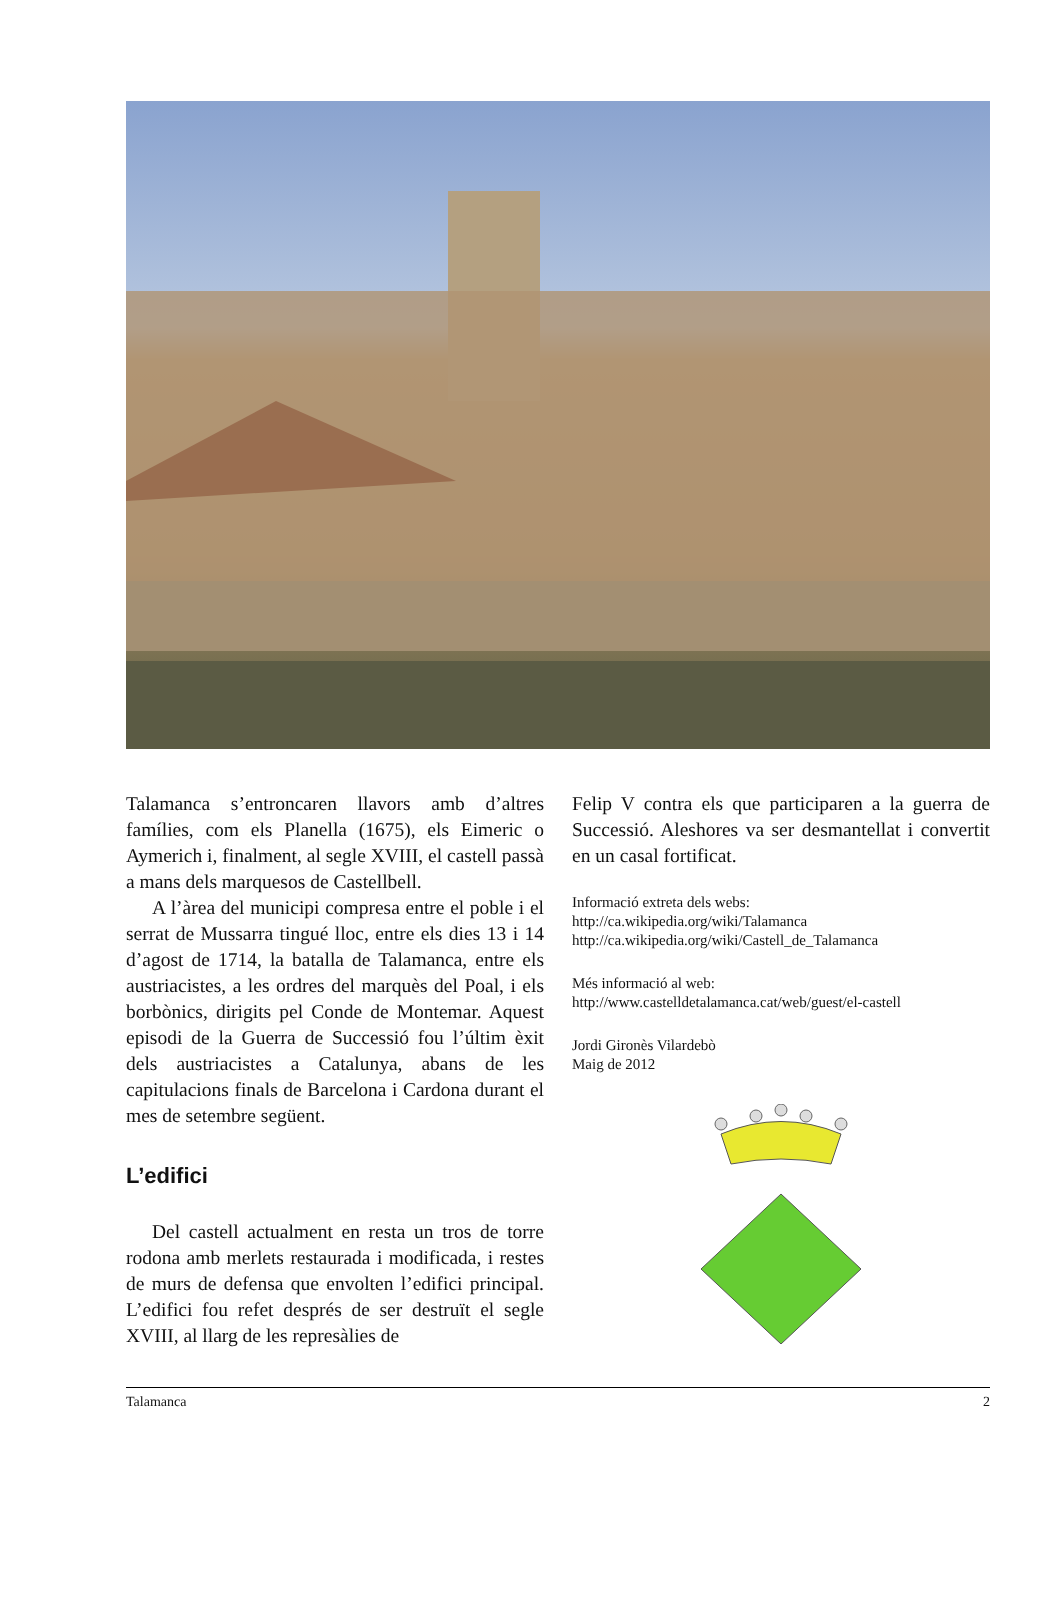Talamanca s’entroncaren llavors amb d’altres famílies, com els Planella (1675), els Eimeric o Aymerich i, finalment, al segle XVIII, el castell passà a mans dels marquesos de Castellbell.
A l’àrea del municipi compresa entre el poble i el serrat de Mussarra tingué lloc, entre els dies 13 i 14 d’agost de 1714, la batalla de Talamanca, entre els austriacistes, a les ordres del marquès del Poal, i els borbònics, dirigits pel Conde de Montemar. Aquest episodi de la Guerra de Successió fou l’últim èxit dels austriacistes a Catalunya, abans de les capitulacions finals de Barcelona i Cardona durant el mes de setembre següent.
L’edifici
Del castell actualment en resta un tros de torre rodona amb merlets restaurada i modificada, i restes de murs de defensa que envolten l’edifici principal. L’edifici fou refet després de ser destruït el segle XVIII, al llarg de les represàlies de
Felip V contra els que participaren a la guerra de Successió. Aleshores va ser desmantellat i convertit en un casal fortificat.
Informació extreta dels webs:
http://ca.wikipedia.org/wiki/Talamanca
http://ca.wikipedia.org/wiki/Castell_de_Talamanca
Més informació al web:
http://www.castelldetalamanca.cat/web/guest/el-castell
Jordi Gironès Vilardebò
Maig de 2012
Talamanca 2